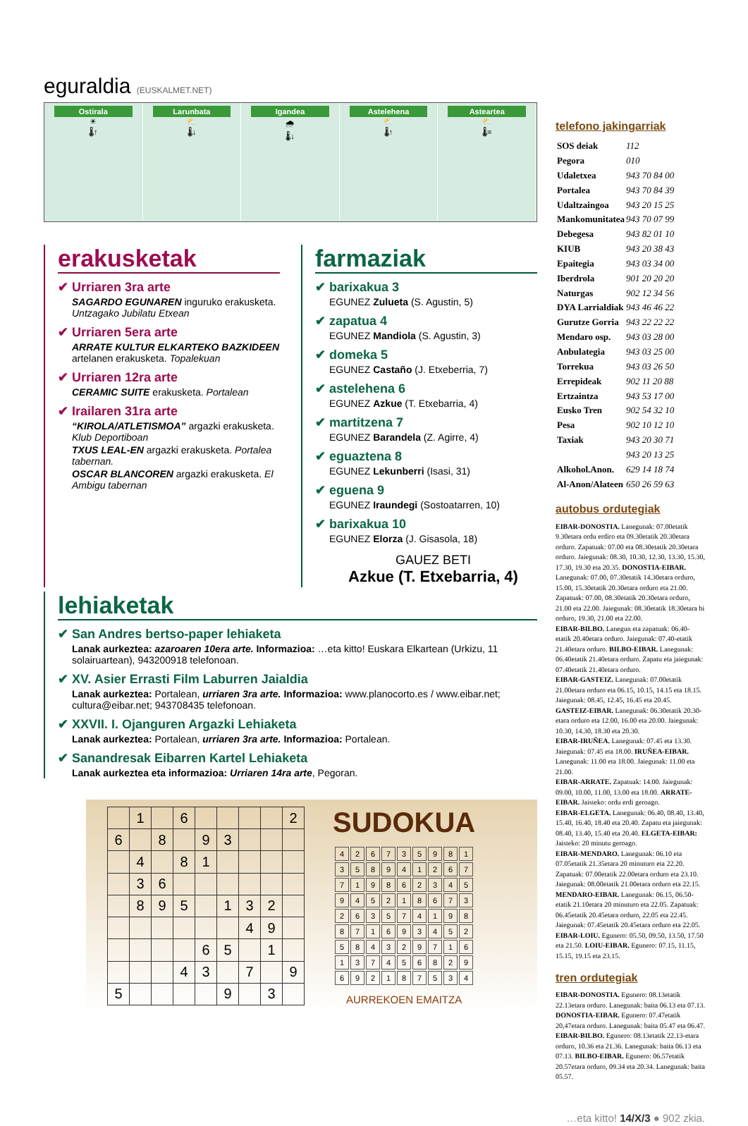eguraldia (EUSKALMET.NET)
Ostirala
☀
🌡↑
Larunbata
⛅
🌡↓
Igandea
🌧
🌡↓
Astelehena
⛅
🌡↑
Asteartea
⛅
🌡=
erakusketak
✔ Urriaren 3ra arte
SAGARDO EGUNAREN inguruko erakusketa. Untzagako Jubilatu Etxean
✔ Urriaren 5era arte
ARRATE KULTUR ELKARTEKO BAZKIDEEN artelanen erakusketa. Topalekuan
✔ Urriaren 12ra arte
CERAMIC SUITE erakusketa. Portalean
✔ Irailaren 31ra arte
“KIROLA/ATLETISMOA” argazki erakusketa. Klub Deportiboan
TXUS LEAL-EN argazki erakusketa. Portalea tabernan.
OSCAR BLANCOREN argazki erakusketa. El Ambigu tabernan
farmaziak
✔ barixakua 3
EGUNEZ Zulueta (S. Agustin, 5)
✔ zapatua 4
EGUNEZ Mandiola (S. Agustin, 3)
✔ domeka 5
EGUNEZ Castaño (J. Etxeberria, 7)
✔ astelehena 6
EGUNEZ Azkue (T. Etxebarria, 4)
✔ martitzena 7
EGUNEZ Barandela (Z. Agirre, 4)
✔ eguaztena 8
EGUNEZ Lekunberri (Isasi, 31)
✔ eguena 9
EGUNEZ Iraundegi (Sostoatarren, 10)
✔ barixakua 10
EGUNEZ Elorza (J. Gisasola, 18)
GAUEZ BETI
Azkue (T. Etxebarria, 4)
lehiaketak
✔ San Andres bertso-paper lehiaketa
Lanak aurkeztea: azaroaren 10era arte. Informazioa: …eta kitto! Euskara Elkartean (Urkizu, 11 solairuartean), 943200918 telefonoan.
✔ XV. Asier Errasti Film Laburren Jaialdia
Lanak aurkeztea: Portalean, urriaren 3ra arte. Informazioa: www.planocorto.es / www.eibar.net; cultura@eibar.net; 943708435 telefonoan.
✔ XXVII. I. Ojanguren Argazki Lehiaketa
Lanak aurkeztea: Portalean, urriaren 3ra arte. Informazioa: Portalean.
✔ Sanandresak Eibarren Kartel Lehiaketa
Lanak aurkeztea eta informazioa: Urriaren 14ra arte, Pegoran.
| | 1 | | 6 | | | | | 2 |
| 6 | | 8 | | 9 | 3 | | | |
| | 4 | | 8 | 1 | | | | |
| | 3 | 6 | | | | | | |
| | 8 | 9 | 5 | | 1 | 3 | 2 | |
| | | | | | | 4 | 9 | |
| | | | | 6 | 5 | | 1 | |
| | | | 4 | 3 | | 7 | | 9 |
| 5 | | | | | 9 | | 3 | |
SUDOKUA
| 4 | 2 | 6 | 7 | 3 | 5 | 9 | 8 | 1 |
| 3 | 5 | 8 | 9 | 4 | 1 | 2 | 6 | 7 |
| 7 | 1 | 9 | 8 | 6 | 2 | 3 | 4 | 5 |
| 9 | 4 | 5 | 2 | 1 | 8 | 6 | 7 | 3 |
| 2 | 6 | 3 | 5 | 7 | 4 | 1 | 9 | 8 |
| 8 | 7 | 1 | 6 | 9 | 3 | 4 | 5 | 2 |
| 5 | 8 | 4 | 3 | 2 | 9 | 7 | 1 | 6 |
| 1 | 3 | 7 | 4 | 5 | 6 | 8 | 2 | 9 |
| 6 | 9 | 2 | 1 | 8 | 7 | 5 | 3 | 4 |
AURREKOEN EMAITZA
telefono jakingarriak
| SOS deiak | 112 |
| Pegora | 010 |
| Udaletxea | 943 70 84 00 |
| Portalea | 943 70 84 39 |
| Udaltzaingoa | 943 20 15 25 |
| Mankomunitatea | 943 70 07 99 |
| Debegesa | 943 82 01 10 |
| KIUB | 943 20 38 43 |
| Epaitegia | 943 03 34 00 |
| Iberdrola | 901 20 20 20 |
| Naturgas | 902 12 34 56 |
| DYA Larrialdiak | 943 46 46 22 |
| Gurutze Gorria | 943 22 22 22 |
| Mendaro osp. | 943 03 28 00 |
| Anbulategia | 943 03 25 00 |
| Torrekua | 943 03 26 50 |
| Errepideak | 902 11 20 88 |
| Ertzaintza | 943 53 17 00 |
| Eusko Tren | 902 54 32 10 |
| Pesa | 902 10 12 10 |
| Taxiak | 943 20 30 71 |
| | 943 20 13 25 |
| Alkohol.Anon. | 629 14 18 74 |
| Al-Anon/Alateen | 650 26 59 63 |
autobus ordutegiak
EIBAR-DONOSTIA. Lanegunak: 07.00etatik 9.30etara ordu erdiro eta 09.30etatik 20.30etara orduro. Zapatuak: 07.00 eta 08.30etatik 20.30etara orduro. Jaiegunak: 08.30, 10.30, 12.30, 13.30, 15.30, 17.30, 19.30 eta 20.35. DONOSTIA-EIBAR. Lanegunak: 07.00, 07.30etatik 14.30etara orduro, 15.00, 15.30etatik 20.30etara orduro eta 21.00. Zapatuak: 07.00, 08.30etatik 20.30etara orduro, 21.00 eta 22.00. Jaiegunak: 08.30etatik 18.30etara bi orduro, 19.30, 21.00 eta 22.00.
EIBAR-BILBO. Lanegun eta zapatuak: 06.40-etatik 20.40etara orduro. Jaiegunak: 07.40-etatik 21.40etara orduro. BILBO-EIBAR. Lanegunak: 06.40etatik 21.40etara orduro. Zapatu eta jaiegunak: 07.40etatik 21.40etara orduro.
EIBAR-GASTEIZ. Lanegunak: 07.00etatik 21.00etara orduro eta 06.15, 10.15, 14.15 eta 18.15. Jaiegunak: 08.45, 12.45, 16.45 eta 20.45. GASTEIZ-EIBAR. Lanegunak: 06.30etatik 20.30-etara orduro eta 12.00, 16.00 eta 20.00. Jaiegunak: 10.30, 14.30, 18.30 eta 20.30.
EIBAR-IRUÑEA. Lanegunak: 07.45 eta 13.30. Jaiegunak: 07.45 eta 18.00. IRUÑEA-EIBAR. Lanegunak: 11.00 eta 18.00. Jaiegunak: 11.00 eta 21.00.
EIBAR-ARRATE. Zapatuak: 14.00. Jaiegunak: 09.00, 10.00, 11.00, 13.00 eta 18.00. ARRATE-EIBAR. Jaisteko: ordu erdi geroago.
EIBAR-ELGETA. Lanegunak: 06.40, 08.40, 13.40, 15.40, 16.40, 18.40 eta 20.40. Zapatu eta jaiegunak: 08.40, 13.40, 15.40 eta 20.40. ELGETA-EIBAR: Jaisteko: 20 minutu geroago.
EIBAR-MENDARO. Lanegunak: 06.10 eta 07.05etatik 21.35etara 20 minuturo eta 22.20. Zapatuak: 07.00etatik 22.00etara orduro eta 23.10. Jaiegunak: 08.00etatik 21.00etara orduro eta 22.15. MENDARO-EIBAR. Lanegunak: 06.15, 06.50-etatik 21.10etara 20 minuturo eta 22.05. Zapatuak: 06.45etatik 20.45etara orduro, 22.05 eta 22.45. Jaiegunak: 07.45etatik 20.45etara orduro eta 22.05.
EIBAR-LOIU. Egunero: 05.50, 09.50, 13.50, 17.50 eta 21.50. LOIU-EIBAR. Egunero: 07.15, 11.15, 15.15, 19.15 eta 23.15.
tren ordutegiak
EIBAR-DONOSTIA. Egunero: 08.13etatik 22.13etara orduro. Lanegunak: baita 06.13 eta 07.13. DONOSTIA-EIBAR. Egunero: 07.47etatik 20,47etara orduro. Lanegunak: baita 05.47 eta 06.47.
EIBAR-BILBO. Egunero: 08.13etatik 22.13-etara orduro, 10.36 eta 21.36. Lanegunak: baita 06.13 eta 07.13. BILBO-EIBAR. Egunero: 06.57etatik 20.57etara orduro, 09.34 eta 20.34. Lanegunak: baita 05.57.
…eta kitto! 14/X/3 ● 902 zkia.